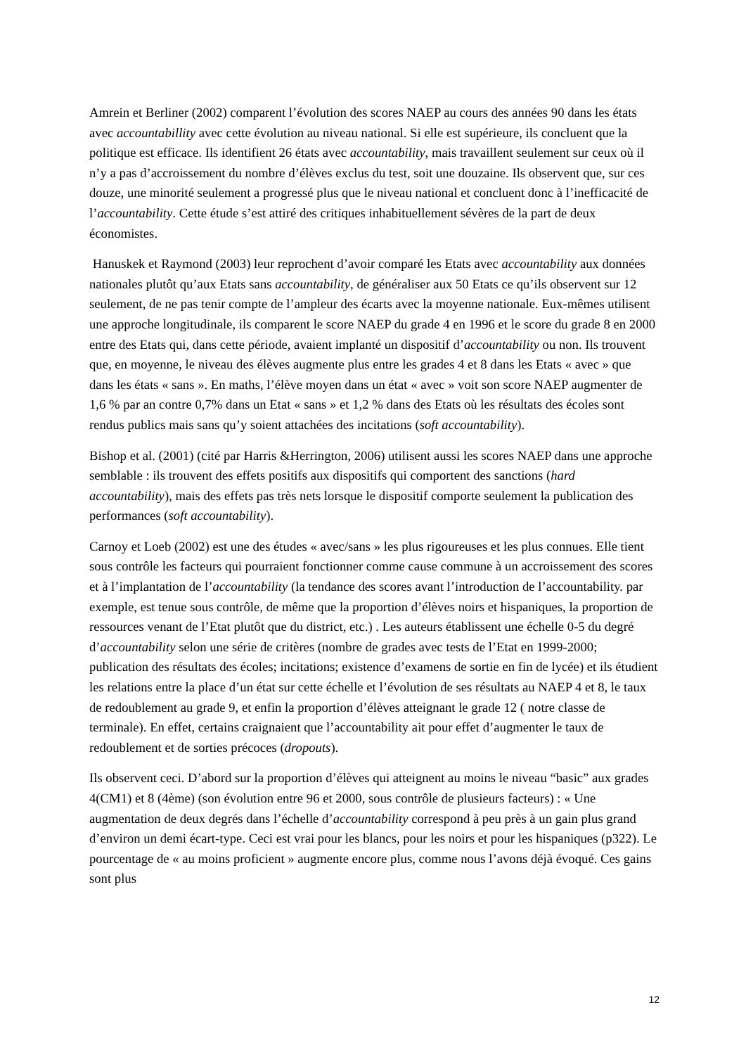Amrein et Berliner (2002) comparent l’évolution des scores NAEP au cours des années 90 dans les états avec accountabillity avec cette évolution au niveau national. Si elle est supérieure, ils concluent que la politique est efficace. Ils identifient 26 états avec accountability, mais travaillent seulement sur ceux où il n’y a pas d’accroissement du nombre d’élèves exclus du test, soit une douzaine. Ils observent que, sur ces douze, une minorité seulement a progressé plus que le niveau national et concluent donc à l’inefficacité de l’accountability. Cette étude s’est attiré des critiques inhabituellement sévères de la part de deux économistes.
Hanuskek et Raymond (2003) leur reprochent d’avoir comparé les Etats avec accountability aux données nationales plutôt qu’aux Etats sans accountability, de généraliser aux 50 Etats ce qu’ils observent sur 12 seulement, de ne pas tenir compte de l’ampleur des écarts avec la moyenne nationale. Eux-mêmes utilisent une approche longitudinale, ils comparent le score NAEP du grade 4 en 1996 et le score du grade 8 en 2000 entre des Etats qui, dans cette période, avaient implanté un dispositif d’accountability ou non. Ils trouvent que, en moyenne, le niveau des élèves augmente plus entre les grades 4 et 8 dans les Etats « avec » que dans les états « sans ». En maths, l’élève moyen dans un état « avec » voit son score NAEP augmenter de 1,6 % par an contre 0,7% dans un Etat « sans » et 1,2 % dans des Etats où les résultats des écoles sont rendus publics mais sans qu’y soient attachées des incitations (soft accountability).
Bishop et al. (2001) (cité par Harris &Herrington, 2006) utilisent aussi les scores NAEP dans une approche semblable : ils trouvent des effets positifs aux dispositifs qui comportent des sanctions (hard accountability), mais des effets pas très nets lorsque le dispositif comporte seulement la publication des performances (soft accountability).
Carnoy et Loeb (2002) est une des études « avec/sans » les plus rigoureuses et les plus connues. Elle tient sous contrôle les facteurs qui pourraient fonctionner comme cause commune à un accroissement des scores et à l’implantation de l’accountability (la tendance des scores avant l’introduction de l’accountability. par exemple, est tenue sous contrôle, de même que la proportion d’élèves noirs et hispaniques, la proportion de ressources venant de l’Etat plutôt que du district, etc.) . Les auteurs établissent une échelle 0-5 du degré d’accountability selon une série de critères (nombre de grades avec tests de l’Etat en 1999-2000; publication des résultats des écoles; incitations; existence d’examens de sortie en fin de lycée) et ils étudient les relations entre la place d’un état sur cette échelle et l’évolution de ses résultats au NAEP 4 et 8, le taux de redoublement au grade 9, et enfin la proportion d’élèves atteignant le grade 12 ( notre classe de terminale). En effet, certains craignaient que l’accountability ait pour effet d’augmenter le taux de redoublement et de sorties précoces (dropouts).
Ils observent ceci. D’abord sur la proportion d’élèves qui atteignent au moins le niveau “basic” aux grades 4(CM1) et 8 (4ème) (son évolution entre 96 et 2000, sous contrôle de plusieurs facteurs) : « Une augmentation de deux degrés dans l’échelle d’accountability correspond à peu près à un gain plus grand d’environ un demi écart-type. Ceci est vrai pour les blancs, pour les noirs et pour les hispaniques (p322). Le pourcentage de « au moins proficient » augmente encore plus, comme nous l’avons déjà évoqué. Ces gains sont plus
12